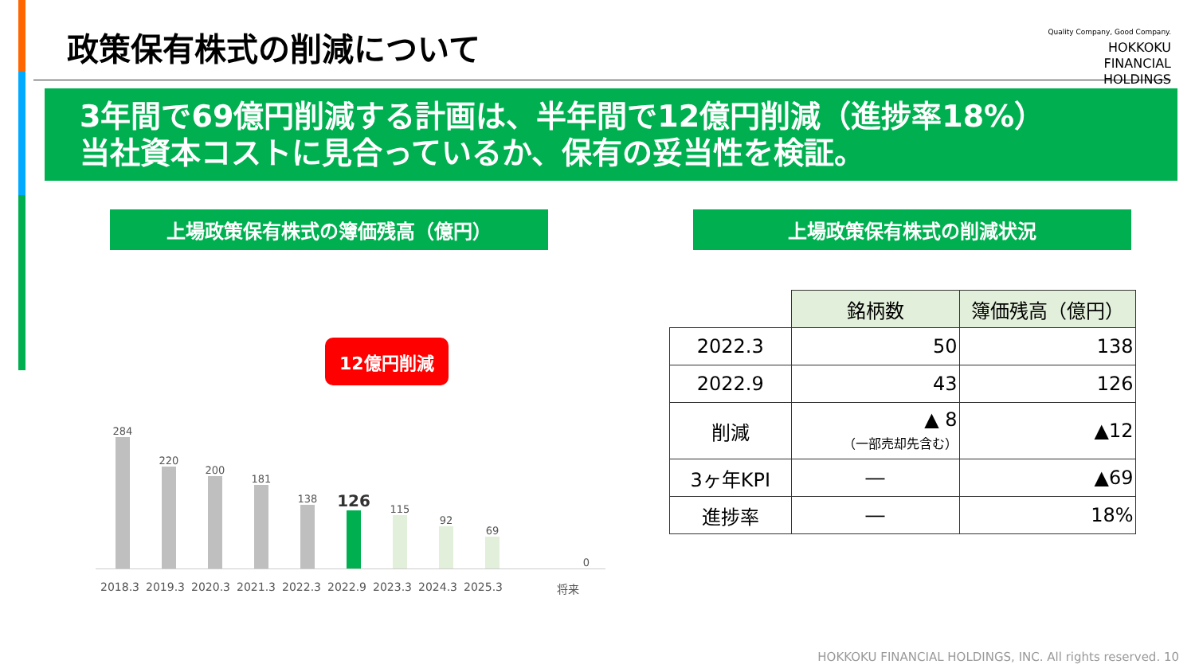政策保有株式の削減について
Quality Company, Good Company.
HOKKOKU
FINANCIAL
HOLDINGS
3年間で69億円削減する計画は、半年間で12億円削減（進捗率18%）
当社資本コストに見合っているか、保有の妥当性を検証。
上場政策保有株式の簿価残高（億円）
284
220
200
181
138
126
115
92
69
0
2018.3 2019.3 2020.3 2021.3 2022.3 2022.9 2023.3 2024.3 2025.3 将来
上場政策保有株式の削減状況
| | 銘柄数 | 簿価残高（億円） |
| 2022.3 | 50 | 138 |
| 2022.9 | 43 | 126 |
| 削減 | ▲ 8 （一部売却先含む） | ▲12 |
| 3ヶ年KPI | ― | ▲69 |
| 進捗率 | ― | 18% |
12億円削減
HOKKOKU FINANCIAL HOLDINGS, INC. All rights reserved. 10